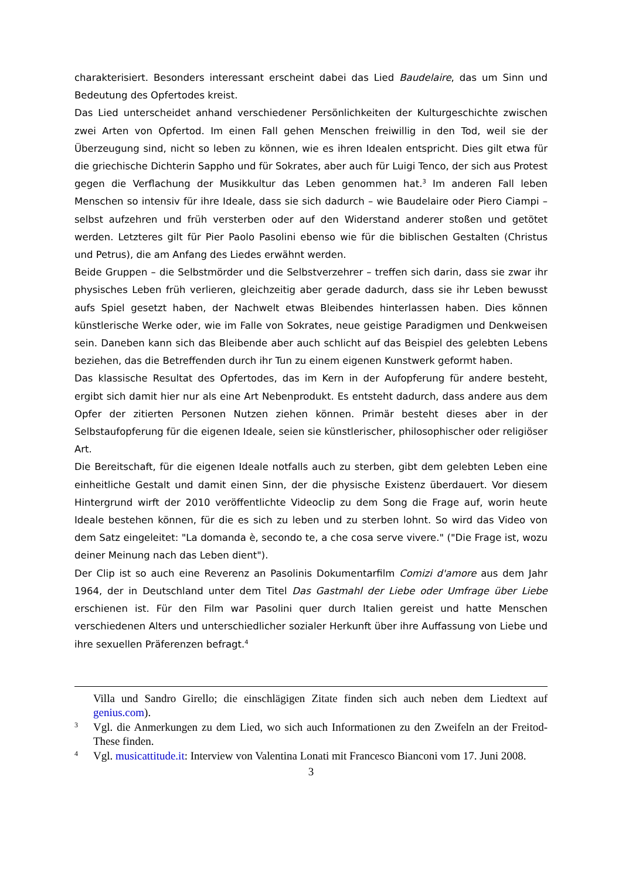charakterisiert. Besonders interessant erscheint dabei das Lied Baudelaire, das um Sinn und Bedeutung des Opfertodes kreist.
Das Lied unterscheidet anhand verschiedener Persönlichkeiten der Kulturgeschichte zwischen zwei Arten von Opfertod. Im einen Fall gehen Menschen freiwillig in den Tod, weil sie der Überzeugung sind, nicht so leben zu können, wie es ihren Idealen entspricht. Dies gilt etwa für die griechische Dichterin Sappho und für Sokrates, aber auch für Luigi Tenco, der sich aus Protest gegen die Verflachung der Musikkultur das Leben genommen hat.<sup>3</sup> Im anderen Fall leben Menschen so intensiv für ihre Ideale, dass sie sich dadurch – wie Baudelaire oder Piero Ciampi – selbst aufzehren und früh versterben oder auf den Widerstand anderer stoßen und getötet werden. Letzteres gilt für Pier Paolo Pasolini ebenso wie für die biblischen Gestalten (Christus und Petrus), die am Anfang des Liedes erwähnt werden.
Beide Gruppen – die Selbstmörder und die Selbstverzehrer – treffen sich darin, dass sie zwar ihr physisches Leben früh verlieren, gleichzeitig aber gerade dadurch, dass sie ihr Leben bewusst aufs Spiel gesetzt haben, der Nachwelt etwas Bleibendes hinterlassen haben. Dies können künstlerische Werke oder, wie im Falle von Sokrates, neue geistige Paradigmen und Denkweisen sein. Daneben kann sich das Bleibende aber auch schlicht auf das Beispiel des gelebten Lebens beziehen, das die Betreffenden durch ihr Tun zu einem eigenen Kunstwerk geformt haben.
Das klassische Resultat des Opfertodes, das im Kern in der Aufopferung für andere besteht, ergibt sich damit hier nur als eine Art Nebenprodukt. Es entsteht dadurch, dass andere aus dem Opfer der zitierten Personen Nutzen ziehen können. Primär besteht dieses aber in der Selbstaufopferung für die eigenen Ideale, seien sie künstlerischer, philosophischer oder religiöser Art.
Die Bereitschaft, für die eigenen Ideale notfalls auch zu sterben, gibt dem gelebten Leben eine einheitliche Gestalt und damit einen Sinn, der die physische Existenz überdauert. Vor diesem Hintergrund wirft der 2010 veröffentlichte Videoclip zu dem Song die Frage auf, worin heute Ideale bestehen können, für die es sich zu leben und zu sterben lohnt. So wird das Video von dem Satz eingeleitet: "La domanda è, secondo te, a che cosa serve vivere." ("Die Frage ist, wozu deiner Meinung nach das Leben dient").
Der Clip ist so auch eine Reverenz an Pasolinis Dokumentarfilm Comizi d'amore aus dem Jahr 1964, der in Deutschland unter dem Titel Das Gastmahl der Liebe oder Umfrage über Liebe erschienen ist. Für den Film war Pasolini quer durch Italien gereist und hatte Menschen verschiedenen Alters und unterschiedlicher sozialer Herkunft über ihre Auffassung von Liebe und ihre sexuellen Präferenzen befragt.<sup>4</sup>
Villa und Sandro Girello; die einschlägigen Zitate finden sich auch neben dem Liedtext auf genius.com).
3 Vgl. die Anmerkungen zu dem Lied, wo sich auch Informationen zu den Zweifeln an der Freitod-These finden.
4 Vgl. musicattitude.it: Interview von Valentina Lonati mit Francesco Bianconi vom 17. Juni 2008.
3